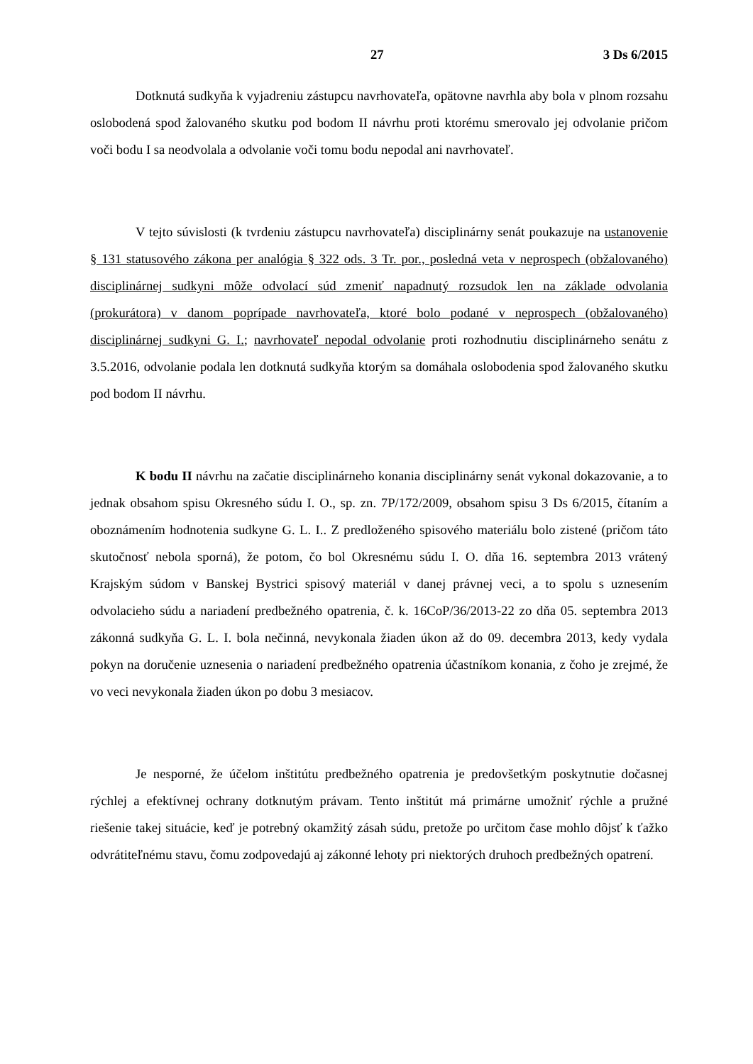27 3 Ds 6/2015
Dotknutá sudkyňa k vyjadreniu zástupcu navrhovateľa, opätovne navrhla aby bola v plnom rozsahu oslobodená spod žalovaného skutku pod bodom II návrhu proti ktorému smerovalo jej odvolanie pričom voči bodu I sa neodvolala a odvolanie voči tomu bodu nepodal ani navrhovateľ.
V tejto súvislosti (k tvrdeniu zástupcu navrhovateľa) disciplinárny senát poukazuje na ustanovenie § 131 statusového zákona per analógia § 322 ods. 3 Tr. por., posledná veta v neprospech (obžalovaného) disciplinárnej sudkyni môže odvolací súd zmeniť napadnutý rozsudok len na základe odvolania (prokurátora) v danom poprípade navrhovateľa, ktoré bolo podané v neprospech (obžalovaného) disciplinárnej sudkyni G. I.; navrhovateľ nepodal odvolanie proti rozhodnutiu disciplinárneho senátu z 3.5.2016, odvolanie podala len dotknutá sudkyňa ktorým sa domáhala oslobodenia spod žalovaného skutku pod bodom II návrhu.
K bodu II návrhu na začatie disciplinárneho konania disciplinárny senát vykonal dokazovanie, a to jednak obsahom spisu Okresného súdu I. O., sp. zn. 7P/172/2009, obsahom spisu 3 Ds 6/2015, čítaním a oboznámením hodnotenia sudkyne G. L. I.. Z predloženého spisového materiálu bolo zistené (pričom táto skutočnosť nebola sporná), že potom, čo bol Okresnému súdu I. O. dňa 16. septembra 2013 vrátený Krajským súdom v Banskej Bystrici spisový materiál v danej právnej veci, a to spolu s uznesením odvolacieho súdu a nariadení predbežného opatrenia, č. k. 16CoP/36/2013-22 zo dňa 05. septembra 2013 zákonná sudkyňa G. L. I. bola nečinná, nevykonala žiaden úkon až do 09. decembra 2013, kedy vydala pokyn na doručenie uznesenia o nariadení predbežného opatrenia účastníkom konania, z čoho je zrejmé, že vo veci nevykonala žiaden úkon po dobu 3 mesiacov.
Je nesporné, že účelom inštitútu predbežného opatrenia je predovšetkým poskytnutie dočasnej rýchlej a efektívnej ochrany dotknutým právam. Tento inštitút má primárne umožniť rýchle a pružné riešenie takej situácie, keď je potrebný okamžitý zásah súdu, pretože po určitom čase mohlo dôjsť k ťažko odvrátiteľnému stavu, čomu zodpovedajú aj zákonné lehoty pri niektorých druhoch predbežných opatrení.